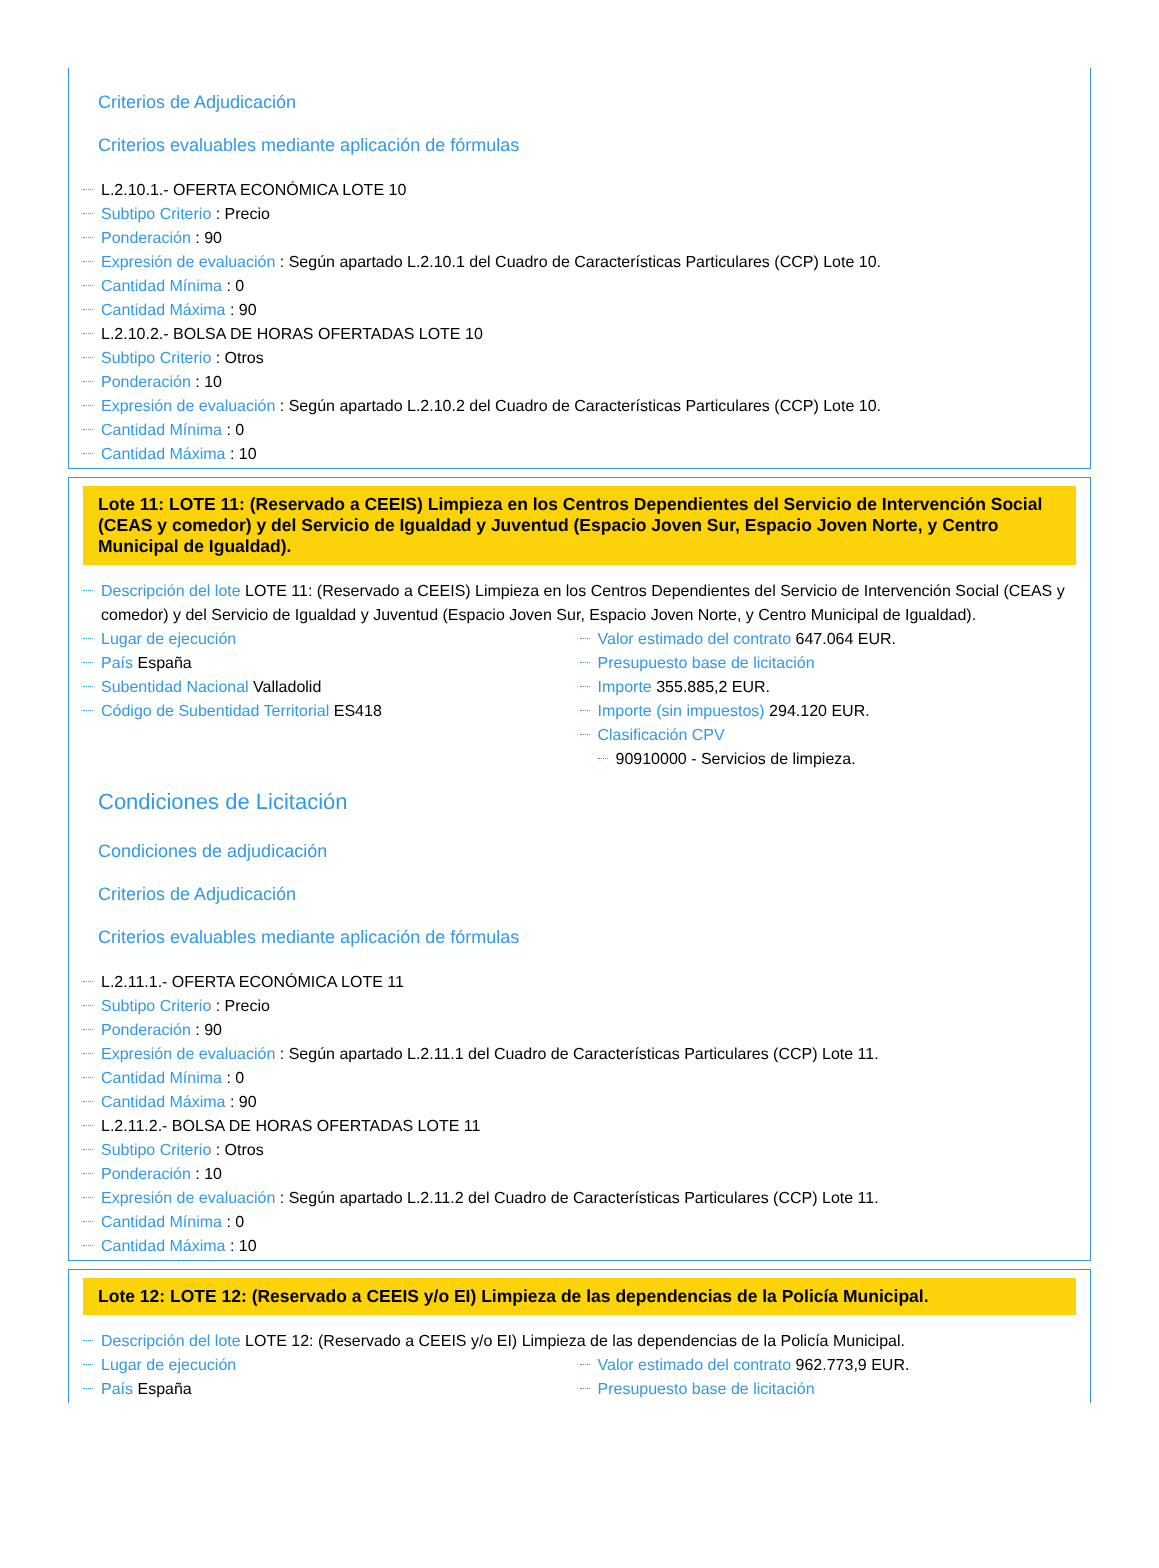Criterios de Adjudicación
Criterios evaluables mediante aplicación de fórmulas
L.2.10.1.- OFERTA ECONÓMICA LOTE 10
Subtipo Criterio : Precio
Ponderación : 90
Expresión de evaluación : Según apartado L.2.10.1 del Cuadro de Características Particulares (CCP) Lote 10.
Cantidad Mínima : 0
Cantidad Máxima : 90
L.2.10.2.- BOLSA DE HORAS OFERTADAS LOTE 10
Subtipo Criterio : Otros
Ponderación : 10
Expresión de evaluación : Según apartado L.2.10.2 del Cuadro de Características Particulares (CCP) Lote 10.
Cantidad Mínima : 0
Cantidad Máxima : 10
Lote 11: LOTE 11: (Reservado a CEEIS) Limpieza en los Centros Dependientes del Servicio de Intervención Social (CEAS y comedor) y del Servicio de Igualdad y Juventud (Espacio Joven Sur, Espacio Joven Norte, y Centro Municipal de Igualdad).
Descripción del lote LOTE 11: (Reservado a CEEIS) Limpieza en los Centros Dependientes del Servicio de Intervención Social (CEAS y comedor) y del Servicio de Igualdad y Juventud (Espacio Joven Sur, Espacio Joven Norte, y Centro Municipal de Igualdad).
Lugar de ejecución
País España
Subentidad Nacional Valladolid
Código de Subentidad Territorial ES418
Valor estimado del contrato 647.064 EUR.
Presupuesto base de licitación
Importe 355.885,2 EUR.
Importe (sin impuestos) 294.120 EUR.
Clasificación CPV
90910000 - Servicios de limpieza.
Condiciones de Licitación
Condiciones de adjudicación
Criterios de Adjudicación
Criterios evaluables mediante aplicación de fórmulas
L.2.11.1.- OFERTA ECONÓMICA LOTE 11
Subtipo Criterio : Precio
Ponderación : 90
Expresión de evaluación : Según apartado L.2.11.1 del Cuadro de Características Particulares (CCP) Lote 11.
Cantidad Mínima : 0
Cantidad Máxima : 90
L.2.11.2.- BOLSA DE HORAS OFERTADAS LOTE 11
Subtipo Criterio : Otros
Ponderación : 10
Expresión de evaluación : Según apartado L.2.11.2 del Cuadro de Características Particulares (CCP) Lote 11.
Cantidad Mínima : 0
Cantidad Máxima : 10
Lote 12: LOTE 12: (Reservado a CEEIS y/o EI) Limpieza de las dependencias de la Policía Municipal.
Descripción del lote LOTE 12: (Reservado a CEEIS y/o EI) Limpieza de las dependencias de la Policía Municipal.
Lugar de ejecución
País España
Valor estimado del contrato 962.773,9 EUR.
Presupuesto base de licitación